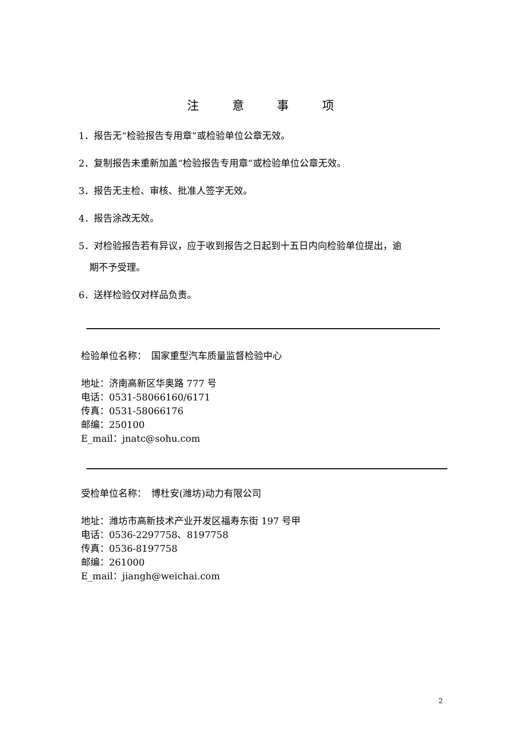注 意 事 项
1．报告无“检验报告专用章”或检验单位公章无效。
2．复制报告未重新加盖“检验报告专用章”或检验单位公章无效。
3．报告无主检、审核、批准人签字无效。
4．报告涂改无效。
5．对检验报告若有异议，应于收到报告之日起到十五日内向检验单位提出，逾
期不予受理。
6．送样检验仅对样品负责。
检验单位名称：　国家重型汽车质量监督检验中心
地址：济南高新区华奥路 777 号
电话：0531-58066160/6171
传真：0531-58066176
邮编：250100
E_mail：jnatc@sohu.com
受检单位名称：　博杜安(潍坊)动力有限公司
地址：潍坊市高新技术产业开发区福寿东街 197 号甲
电话：0536-2297758、8197758
传真：0536-8197758
邮编：261000
E_mail：jiangh@weichai.com
2